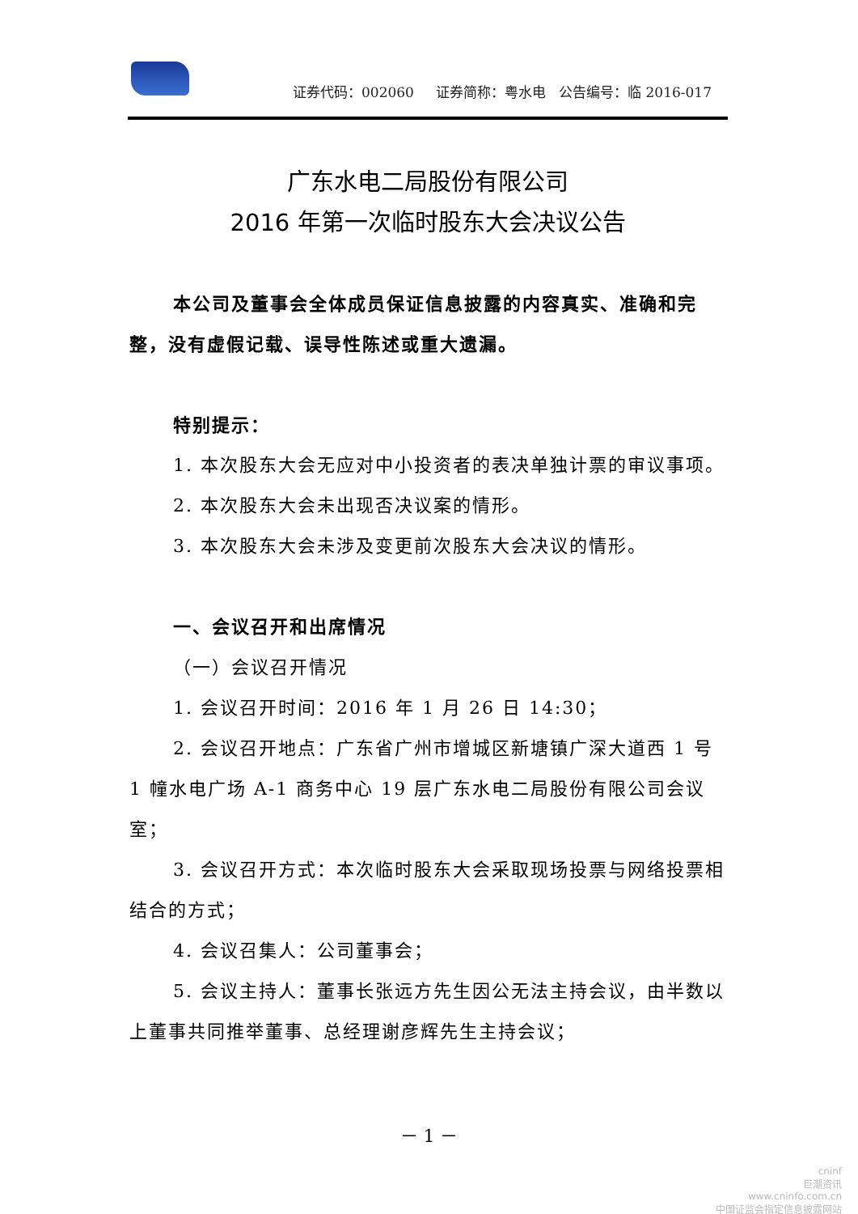证券代码：002060 证券简称：粤水电 公告编号：临 2016-017
广东水电二局股份有限公司
2016 年第一次临时股东大会决议公告
本公司及董事会全体成员保证信息披露的内容真实、准确和完整，没有虚假记载、误导性陈述或重大遗漏。
特别提示：
1. 本次股东大会无应对中小投资者的表决单独计票的审议事项。
2. 本次股东大会未出现否决议案的情形。
3. 本次股东大会未涉及变更前次股东大会决议的情形。
一、会议召开和出席情况
（一）会议召开情况
1. 会议召开时间：2016 年 1 月 26 日 14:30；
2. 会议召开地点：广东省广州市增城区新塘镇广深大道西 1 号 1 幢水电广场 A-1 商务中心 19 层广东水电二局股份有限公司会议室；
3. 会议召开方式：本次临时股东大会采取现场投票与网络投票相结合的方式；
4. 会议召集人：公司董事会；
5. 会议主持人：董事长张远方先生因公无法主持会议，由半数以上董事共同推举董事、总经理谢彦辉先生主持会议；
－ 1 －
cninf
巨潮资讯
www.cninfo.com.cn
中国证监会指定信息披露网站